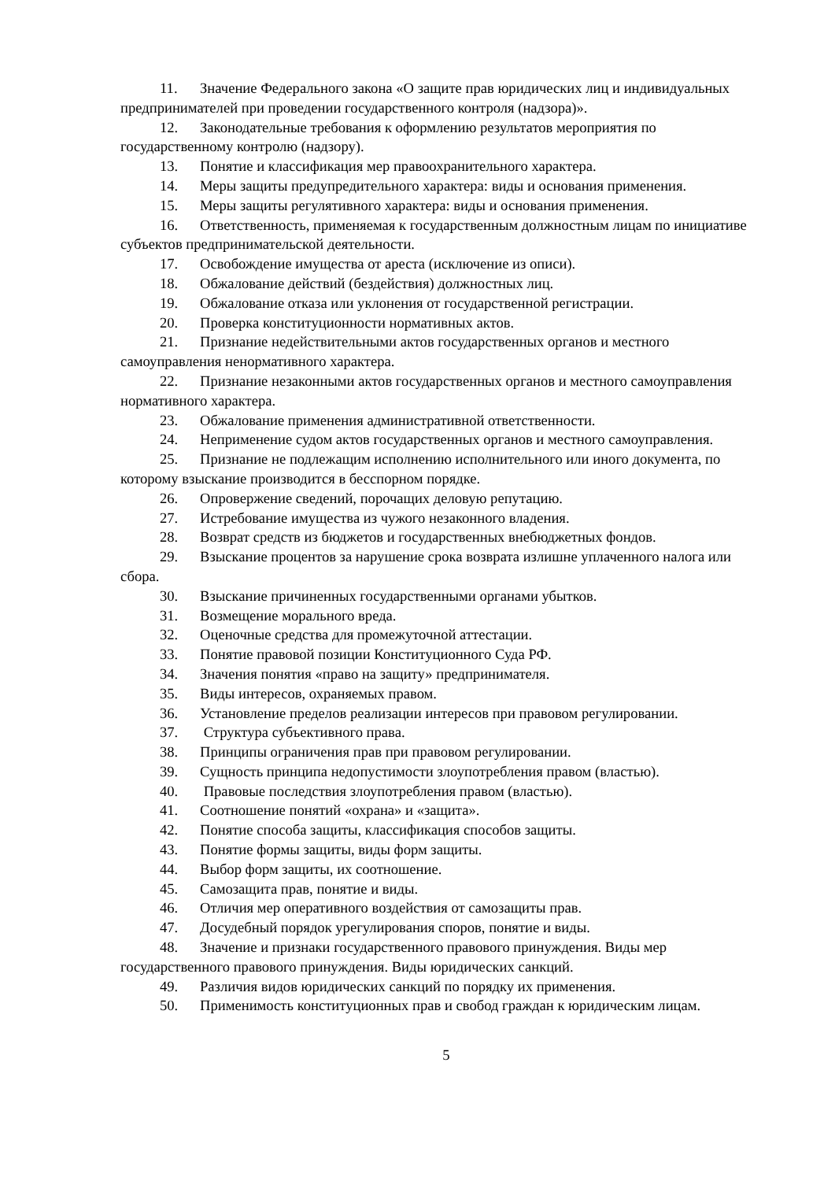11. Значение Федерального закона «О защите прав юридических лиц и индивидуальных предпринимателей при проведении государственного контроля (надзора)».
12. Законодательные требования к оформлению результатов мероприятия по государственному контролю (надзору).
13. Понятие и классификация мер правоохранительного характера.
14. Меры защиты предупредительного характера: виды и основания применения.
15. Меры защиты регулятивного характера: виды и основания применения.
16. Ответственность, применяемая к государственным должностным лицам по инициативе субъектов предпринимательской деятельности.
17. Освобождение имущества от ареста (исключение из описи).
18. Обжалование действий (бездействия) должностных лиц.
19. Обжалование отказа или уклонения от государственной регистрации.
20. Проверка конституционности нормативных актов.
21. Признание недействительными актов государственных органов и местного самоуправления ненормативного характера.
22. Признание незаконными актов государственных органов и местного самоуправления нормативного характера.
23. Обжалование применения административной ответственности.
24. Неприменение судом актов государственных органов и местного самоуправления.
25. Признание не подлежащим исполнению исполнительного или иного документа, по которому взыскание производится в бесспорном порядке.
26. Опровержение сведений, порочащих деловую репутацию.
27. Истребование имущества из чужого незаконного владения.
28. Возврат средств из бюджетов и государственных внебюджетных фондов.
29. Взыскание процентов за нарушение срока возврата излишне уплаченного налога или сбора.
30. Взыскание причиненных государственными органами убытков.
31. Возмещение морального вреда.
32. Оценочные средства для промежуточной аттестации.
33. Понятие правовой позиции Конституционного Суда РФ.
34. Значения понятия «право на защиту» предпринимателя.
35. Виды интересов, охраняемых правом.
36. Установление пределов реализации интересов при правовом регулировании.
37. Структура субъективного права.
38. Принципы ограничения прав при правовом регулировании.
39. Сущность принципа недопустимости злоупотребления правом (властью).
40. Правовые последствия злоупотребления правом (властью).
41. Соотношение понятий «охрана» и «защита».
42. Понятие способа защиты, классификация способов защиты.
43. Понятие формы защиты, виды форм защиты.
44. Выбор форм защиты, их соотношение.
45. Самозащита прав, понятие и виды.
46. Отличия мер оперативного воздействия от самозащиты прав.
47. Досудебный порядок урегулирования споров, понятие и виды.
48. Значение и признаки государственного правового принуждения. Виды мер государственного правового принуждения. Виды юридических санкций.
49. Различия видов юридических санкций по порядку их применения.
50. Применимость конституционных прав и свобод граждан к юридическим лицам.
5